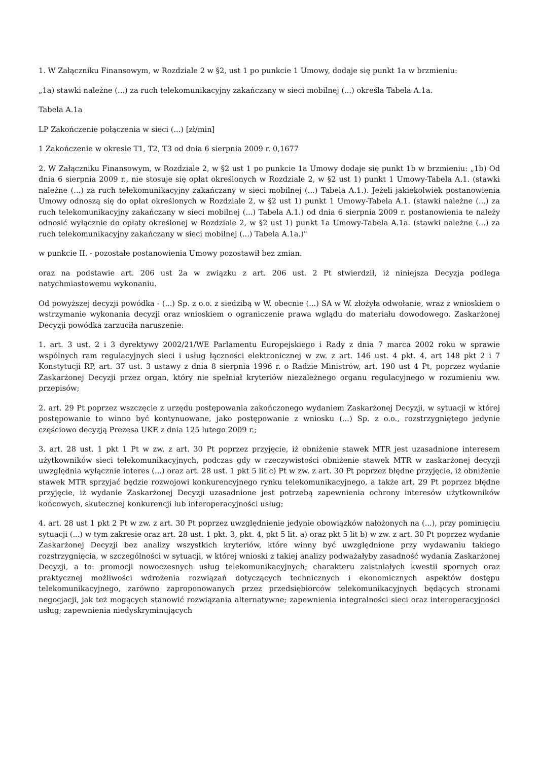1. W Załączniku Finansowym, w Rozdziale 2 w §2, ust 1 po punkcie 1 Umowy, dodaje się punkt 1a w brzmieniu:
„1a) stawki należne (...) za ruch telekomunikacyjny zakańczany w sieci mobilnej (...) określa Tabela A.1a.
Tabela A.1a
LP Zakończenie połączenia w sieci (...) [zł/min]
1 Zakończenie w okresie T1, T2, T3 od dnia 6 sierpnia 2009 r. 0,1677
2. W Załączniku Finansowym, w Rozdziale 2, w §2 ust 1 po punkcie 1a Umowy dodaje się punkt 1b w brzmieniu: „1b) Od dnia 6 sierpnia 2009 r., nie stosuje się opłat określonych w Rozdziale 2, w §2 ust 1) punkt 1 Umowy-Tabela A.1. (stawki należne (...) za ruch telekomunikacyjny zakańczany w sieci mobilnej (...) Tabela A.1.). Jeżeli jakiekolwiek postanowienia Umowy odnoszą się do opłat określonych w Rozdziale 2, w §2 ust 1) punkt 1 Umowy-Tabela A.1. (stawki należne (...) za ruch telekomunikacyjny zakańczany w sieci mobilnej (...) Tabela A.1.) od dnia 6 sierpnia 2009 r. postanowienia te należy odnosić wyłącznie do opłaty określonej w Rozdziale 2, w §2 ust 1) punkt 1a Umowy-Tabela A.1a. (stawki należne (...) za ruch telekomunikacyjny zakańczany w sieci mobilnej (...) Tabela A.1a.)"
w punkcie II. - pozostałe postanowienia Umowy pozostawił bez zmian.
oraz na podstawie art. 206 ust 2a w związku z art. 206 ust. 2 Pt stwierdził, iż niniejsza Decyzja podlega natychmiastowemu wykonaniu.
Od powyższej decyzji powódka - (...) Sp. z o.o. z siedzibą w W. obecnie (...) SA w W. złożyła odwołanie, wraz z wnioskiem o wstrzymanie wykonania decyzji oraz wnioskiem o ograniczenie prawa wglądu do materiału dowodowego. Zaskarżonej Decyzji powódka zarzuciła naruszenie:
1. art. 3 ust. 2 i 3 dyrektywy 2002/21/WE Parlamentu Europejskiego i Rady z dnia 7 marca 2002 roku w sprawie wspólnych ram regulacyjnych sieci i usług łączności elektronicznej w zw. z art. 146 ust. 4 pkt. 4, art 148 pkt 2 i 7 Konstytucji RP, art. 37 ust. 3 ustawy z dnia 8 sierpnia 1996 r. o Radzie Ministrów, art. 190 ust 4 Pt, poprzez wydanie Zaskarżonej Decyzji przez organ, który nie spełniał kryteriów niezależnego organu regulacyjnego w rozumieniu ww. przepisów;
2. art. 29 Pt poprzez wszczęcie z urzędu postępowania zakończonego wydaniem Zaskarżonej Decyzji, w sytuacji w której postępowanie to winno być kontynuowane, jako postępowanie z wniosku (...) Sp. z o.o., rozstrzygniętego jedynie częściowo decyzją Prezesa UKE z dnia 125 lutego 2009 r.;
3. art. 28 ust. 1 pkt 1 Pt w zw. z art. 30 Pt poprzez przyjęcie, iż obniżenie stawek MTR jest uzasadnione interesem użytkowników sieci telekomunikacyjnych, podczas gdy w rzeczywistości obniżenie stawek MTR w zaskarżonej decyzji uwzględnia wyłącznie interes (...) oraz art. 28 ust. 1 pkt 5 lit c) Pt w zw. z art. 30 Pt poprzez błędne przyjęcie, iż obniżenie stawek MTR sprzyjać będzie rozwojowi konkurencyjnego rynku telekomunikacyjnego, a także art. 29 Pt poprzez błędne przyjęcie, iż wydanie Zaskarżonej Decyzji uzasadnione jest potrzebą zapewnienia ochrony interesów użytkowników końcowych, skutecznej konkurencji lub interoperacyjności usług;
4. art. 28 ust 1 pkt 2 Pt w zw. z art. 30 Pt poprzez uwzględnienie jedynie obowiązków nałożonych na (...), przy pominięciu sytuacji (...) w tym zakresie oraz art. 28 ust. 1 pkt. 3, pkt. 4, pkt 5 lit. a) oraz pkt 5 lit b) w zw. z art. 30 Pt poprzez wydanie Zaskarżonej Decyzji bez analizy wszystkich kryteriów, które winny być uwzględnione przy wydawaniu takiego rozstrzygnięcia, w szczególności w sytuacji, w której wnioski z takiej analizy podważałyby zasadność wydania Zaskarżonej Decyzji, a to: promocji nowoczesnych usług telekomunikacyjnych; charakteru zaistniałych kwestii spornych oraz praktycznej możliwości wdrożenia rozwiązań dotyczących technicznych i ekonomicznych aspektów dostępu telekomunikacyjnego, zarówno zaproponowanych przez przedsiębiorców telekomunikacyjnych będących stronami negocjacji, jak też mogących stanowić rozwiązania alternatywne; zapewnienia integralności sieci oraz interoperacyjności usług; zapewnienia niedyskryminujących